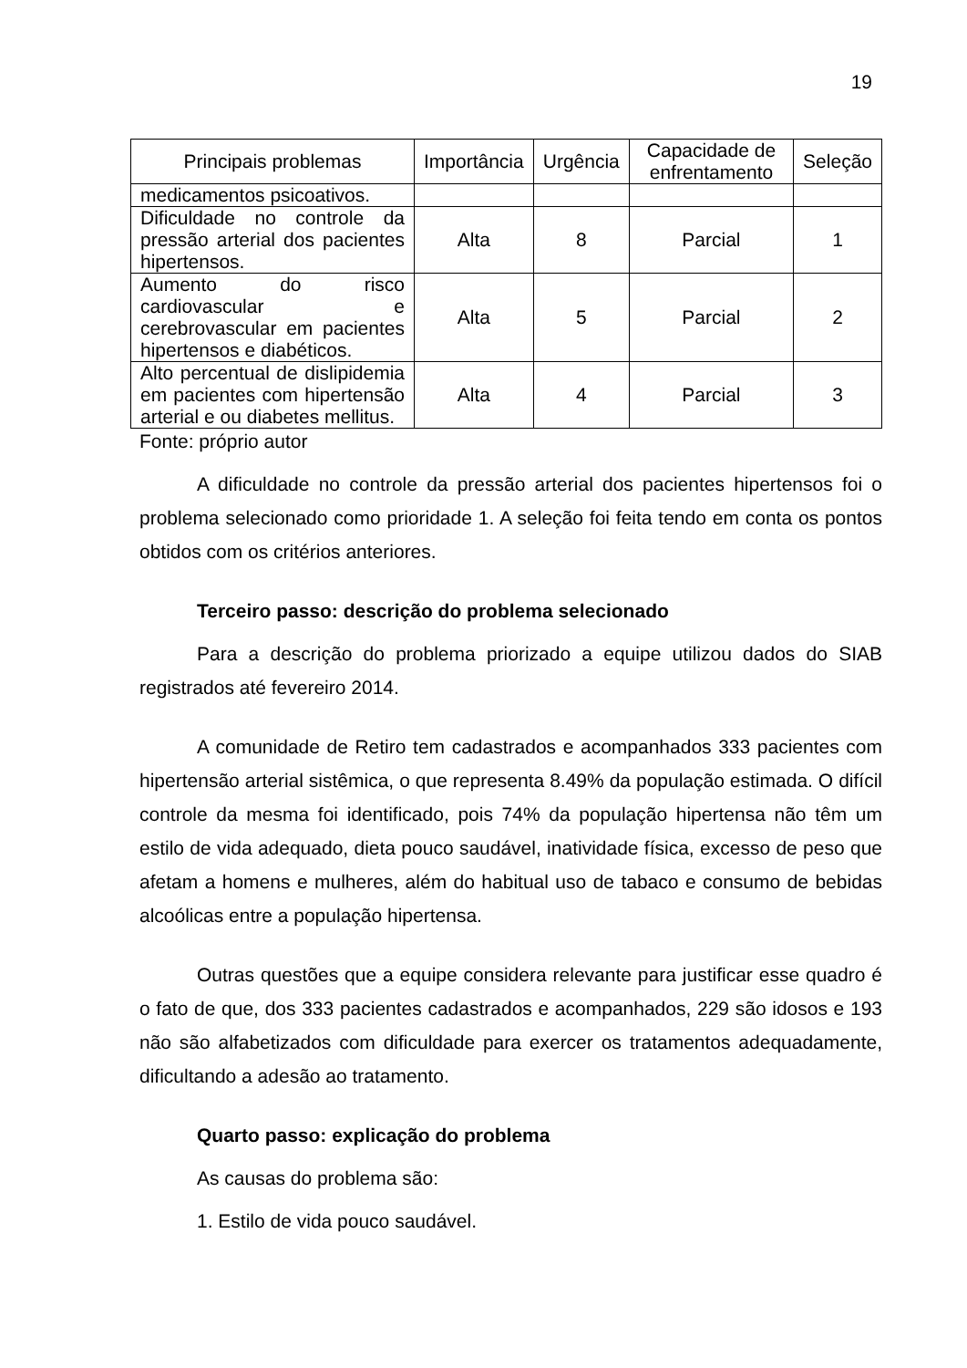19
| Principais problemas | Importância | Urgência | Capacidade de enfrentamento | Seleção |
| --- | --- | --- | --- | --- |
| medicamentos psicoativos. | | | | |
| Dificuldade no controle da pressão arterial dos pacientes hipertensos. | Alta | 8 | Parcial | 1 |
| Aumento do risco cardiovascular e cerebrovascular em pacientes hipertensos e diabéticos. | Alta | 5 | Parcial | 2 |
| Alto percentual de dislipidemia em pacientes com hipertensão arterial e ou diabetes mellitus. | Alta | 4 | Parcial | 3 |
Fonte: próprio autor
A dificuldade no controle da pressão arterial dos pacientes hipertensos foi o problema selecionado como prioridade 1. A seleção foi feita tendo em conta os pontos obtidos com os critérios anteriores.
Terceiro passo: descrição do problema selecionado
Para a descrição do problema priorizado a equipe utilizou dados do SIAB registrados até fevereiro 2014.
A comunidade de Retiro tem cadastrados e acompanhados 333 pacientes com hipertensão arterial sistêmica, o que representa 8.49% da população estimada. O difícil controle da mesma foi identificado, pois 74% da população hipertensa não têm um estilo de vida adequado, dieta pouco saudável, inatividade física, excesso de peso que afetam a homens e mulheres, além do habitual uso de tabaco e consumo de bebidas alcoólicas entre a população hipertensa.
Outras questões que a equipe considera relevante para justificar esse quadro é o fato de que, dos 333 pacientes cadastrados e acompanhados, 229 são idosos e 193 não são alfabetizados com dificuldade para exercer os tratamentos adequadamente, dificultando a adesão ao tratamento.
Quarto passo: explicação do problema
As causas do problema são:
1. Estilo de vida pouco saudável.